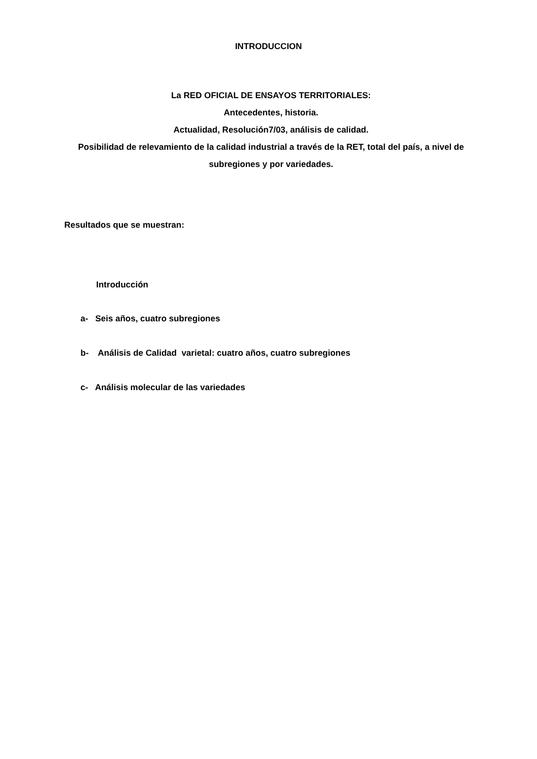INTRODUCCION
La RED OFICIAL DE ENSAYOS TERRITORIALES:
Antecedentes, historia.
Actualidad, Resolución7/03, análisis de calidad.
Posibilidad de relevamiento de la calidad industrial a través de la RET, total del país, a nivel de subregiones y por variedades.
Resultados que se muestran:
Introducción
a- Seis años, cuatro subregiones
b- Análisis de Calidad varietal: cuatro años, cuatro subregiones
c- Análisis molecular de las variedades